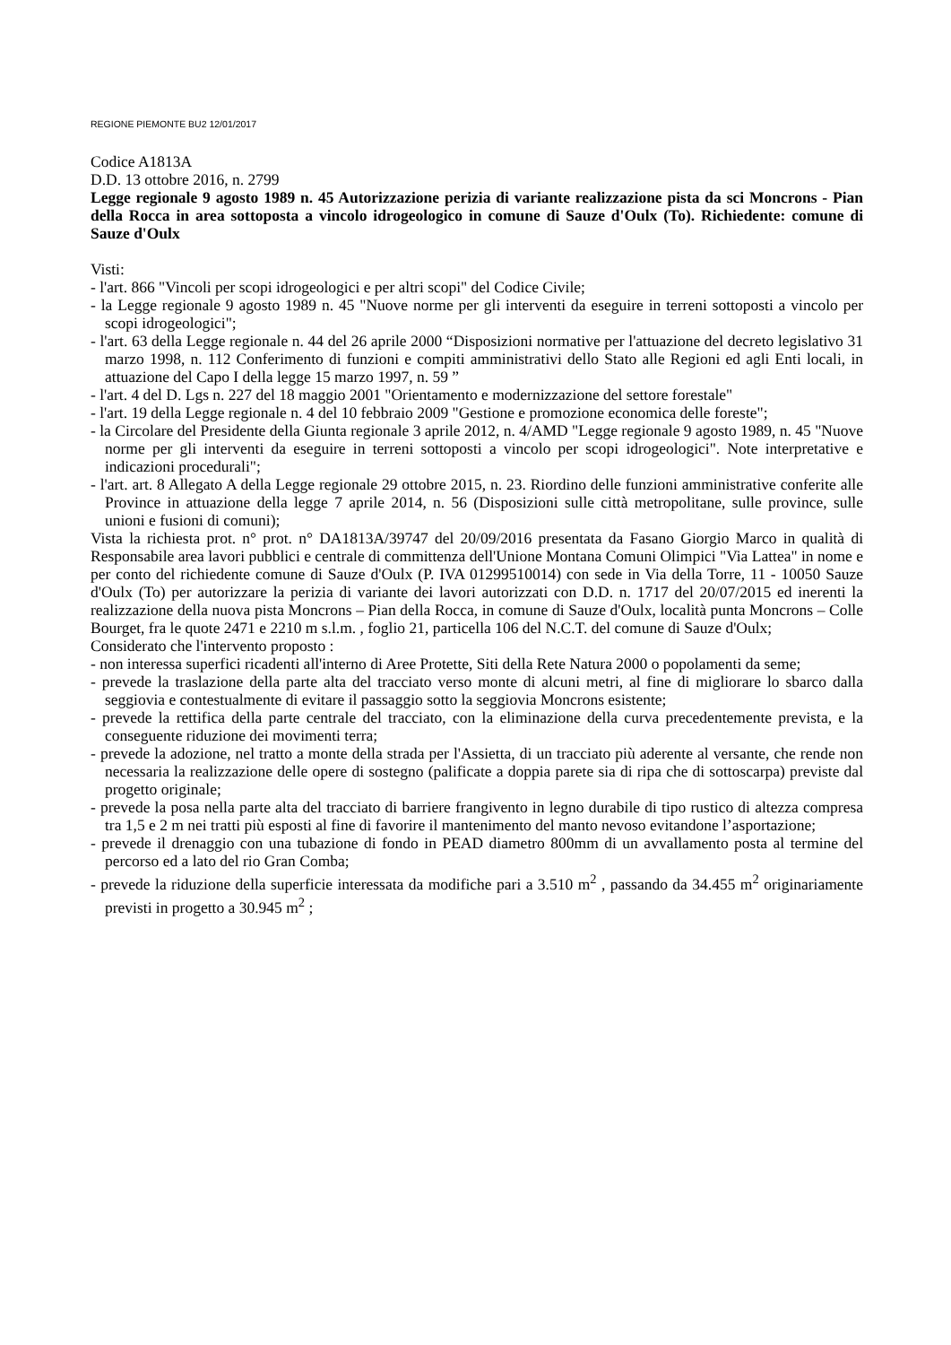REGIONE PIEMONTE BU2 12/01/2017
Codice A1813A
D.D. 13 ottobre 2016, n. 2799
Legge regionale 9 agosto 1989 n. 45 Autorizzazione perizia di variante realizzazione pista da sci Moncrons - Pian della Rocca in area sottoposta a vincolo idrogeologico in comune di Sauze d'Oulx (To). Richiedente: comune di Sauze d'Oulx
Visti:
- l'art. 866 "Vincoli per scopi idrogeologici e per altri scopi" del Codice Civile;
- la Legge regionale 9 agosto 1989 n. 45 "Nuove norme per gli interventi da eseguire in terreni sottoposti a vincolo per scopi idrogeologici";
- l'art. 63 della Legge regionale n. 44 del 26 aprile 2000 “Disposizioni normative per l'attuazione del decreto legislativo 31 marzo 1998, n. 112 Conferimento di funzioni e compiti amministrativi dello Stato alle Regioni ed agli Enti locali, in attuazione del Capo I della legge 15 marzo 1997, n. 59 ”
- l'art. 4 del D. Lgs n. 227 del 18 maggio 2001 "Orientamento e modernizzazione del settore forestale"
- l'art. 19 della Legge regionale n. 4 del 10 febbraio 2009 "Gestione e promozione economica delle foreste";
- la Circolare del Presidente della Giunta regionale 3 aprile 2012, n. 4/AMD "Legge regionale 9 agosto 1989, n. 45 "Nuove norme per gli interventi da eseguire in terreni sottoposti a vincolo per scopi idrogeologici". Note interpretative e indicazioni procedurali";
- l'art. art. 8 Allegato A della Legge regionale 29 ottobre 2015, n. 23. Riordino delle funzioni amministrative conferite alle Province in attuazione della legge 7 aprile 2014, n. 56 (Disposizioni sulle città metropolitane, sulle province, sulle unioni e fusioni di comuni);
Vista la richiesta prot. n° prot. n° DA1813A/39747 del 20/09/2016 presentata da Fasano Giorgio Marco in qualità di Responsabile area lavori pubblici e centrale di committenza dell'Unione Montana Comuni Olimpici "Via Lattea" in nome e per conto del richiedente comune di Sauze d'Oulx (P. IVA 01299510014) con sede in Via della Torre, 11 - 10050 Sauze d'Oulx (To) per autorizzare la perizia di variante dei lavori autorizzati con D.D. n. 1717 del 20/07/2015 ed inerenti la realizzazione della nuova pista Moncrons – Pian della Rocca, in comune di Sauze d'Oulx, località punta Moncrons – Colle Bourget, fra le quote 2471 e 2210 m s.l.m. , foglio 21, particella 106 del N.C.T. del comune di Sauze d'Oulx;
Considerato che l'intervento proposto :
- non interessa superfici ricadenti all'interno di Aree Protette, Siti della Rete Natura 2000 o popolamenti da seme;
- prevede la traslazione della parte alta del tracciato verso monte di alcuni metri, al fine di migliorare lo sbarco dalla seggiovia e contestualmente di evitare il passaggio sotto la seggiovia Moncrons esistente;
- prevede la rettifica della parte centrale del tracciato, con la eliminazione della curva precedentemente prevista, e la conseguente riduzione dei movimenti terra;
- prevede la adozione, nel tratto a monte della strada per l'Assietta, di un tracciato più aderente al versante, che rende non necessaria la realizzazione delle opere di sostegno (palificate a doppia parete sia di ripa che di sottoscarpa) previste dal progetto originale;
- prevede la posa nella parte alta del tracciato di barriere frangivento in legno durabile di tipo rustico di altezza compresa tra 1,5 e 2 m nei tratti più esposti al fine di favorire il mantenimento del manto nevoso evitandone l’asportazione;
- prevede il drenaggio con una tubazione di fondo in PEAD diametro 800mm di un avvallamento posta al termine del percorso ed a lato del rio Gran Comba;
- prevede la riduzione della superficie interessata da modifiche pari a 3.510 m<sup>2</sup> , passando da 34.455 m<sup>2</sup> originariamente previsti in progetto a 30.945 m<sup>2</sup> ;